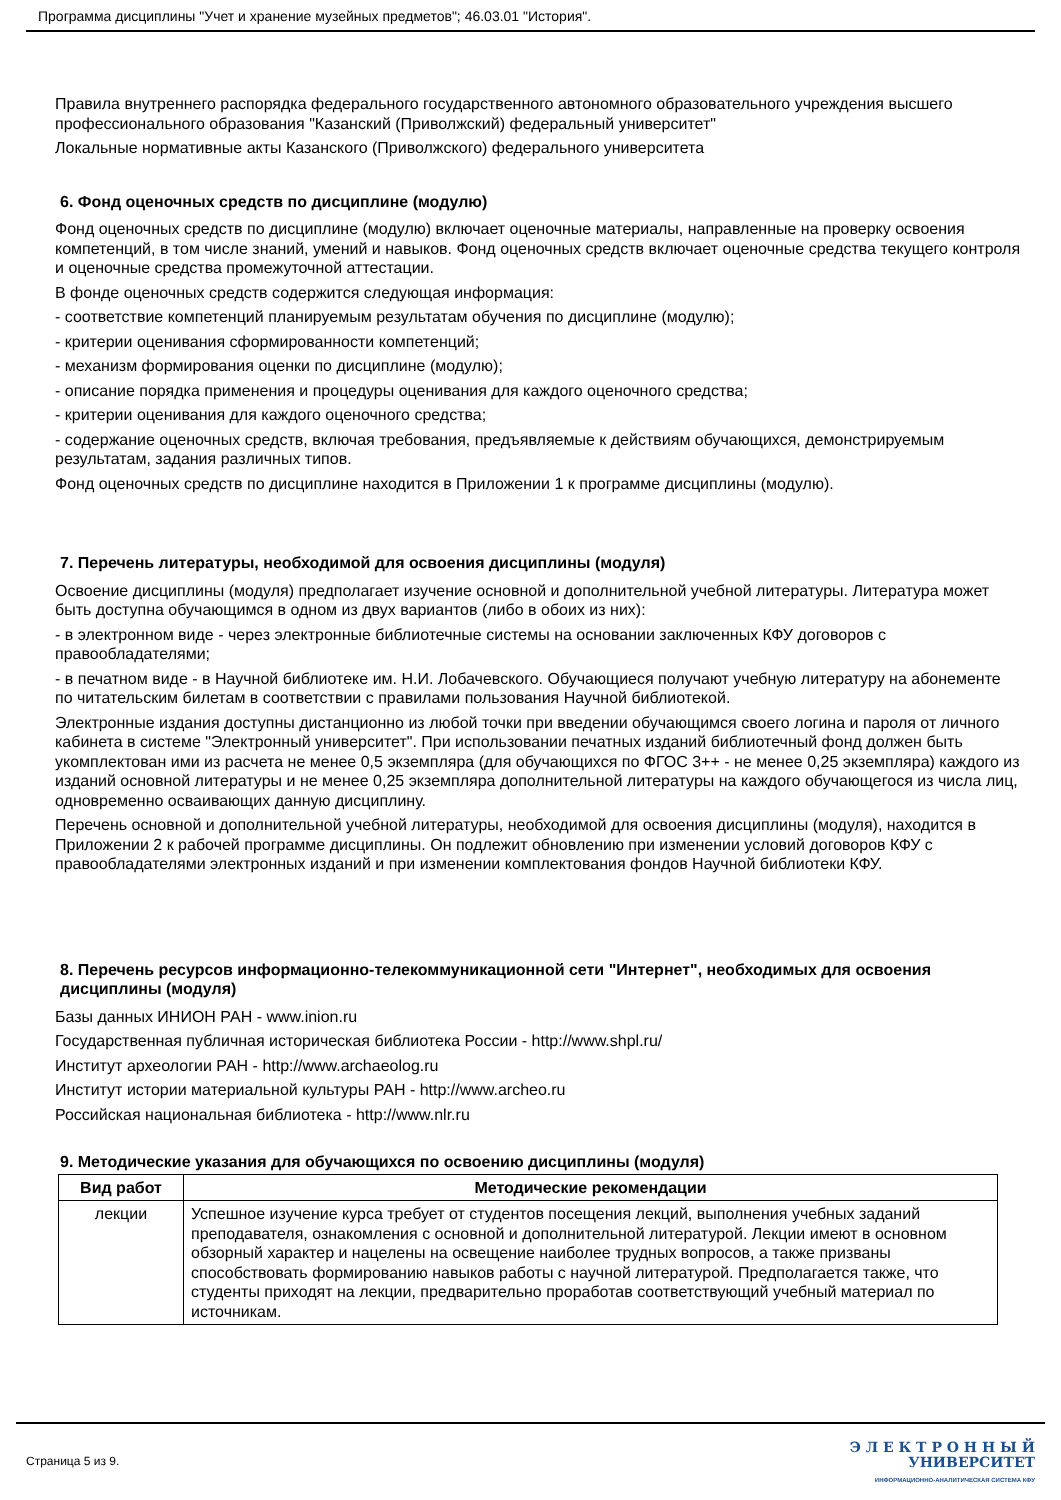Программа дисциплины "Учет и хранение музейных предметов"; 46.03.01 "История".
Правила внутреннего распорядка федерального государственного автономного образовательного учреждения высшего профессионального образования "Казанский (Приволжский) федеральный университет"
Локальные нормативные акты Казанского (Приволжского) федерального университета
6. Фонд оценочных средств по дисциплине (модулю)
Фонд оценочных средств по дисциплине (модулю) включает оценочные материалы, направленные на проверку освоения компетенций, в том числе знаний, умений и навыков. Фонд оценочных средств включает оценочные средства текущего контроля и оценочные средства промежуточной аттестации.
В фонде оценочных средств содержится следующая информация:
- соответствие компетенций планируемым результатам обучения по дисциплине (модулю);
- критерии оценивания сформированности компетенций;
- механизм формирования оценки по дисциплине (модулю);
- описание порядка применения и процедуры оценивания для каждого оценочного средства;
- критерии оценивания для каждого оценочного средства;
- содержание оценочных средств, включая требования, предъявляемые к действиям обучающихся, демонстрируемым результатам, задания различных типов.
Фонд оценочных средств по дисциплине находится в Приложении 1 к программе дисциплины (модулю).
7. Перечень литературы, необходимой для освоения дисциплины (модуля)
Освоение дисциплины (модуля) предполагает изучение основной и дополнительной учебной литературы. Литература может быть доступна обучающимся в одном из двух вариантов (либо в обоих из них):
- в электронном виде - через электронные библиотечные системы на основании заключенных КФУ договоров с правообладателями;
- в печатном виде - в Научной библиотеке им. Н.И. Лобачевского. Обучающиеся получают учебную литературу на абонементе по читательским билетам в соответствии с правилами пользования Научной библиотекой.
Электронные издания доступны дистанционно из любой точки при введении обучающимся своего логина и пароля от личного кабинета в системе "Электронный университет". При использовании печатных изданий библиотечный фонд должен быть укомплектован ими из расчета не менее 0,5 экземпляра (для обучающихся по ФГОС 3++ - не менее 0,25 экземпляра) каждого из изданий основной литературы и не менее 0,25 экземпляра дополнительной литературы на каждого обучающегося из числа лиц, одновременно осваивающих данную дисциплину.
Перечень основной и дополнительной учебной литературы, необходимой для освоения дисциплины (модуля), находится в Приложении 2 к рабочей программе дисциплины. Он подлежит обновлению при изменении условий договоров КФУ с правообладателями электронных изданий и при изменении комплектования фондов Научной библиотеки КФУ.
8. Перечень ресурсов информационно-телекоммуникационной сети "Интернет", необходимых для освоения дисциплины (модуля)
Базы данных ИНИОН РАН - www.inion.ru
Государственная публичная историческая библиотека России - http://www.shpl.ru/
Институт археологии РАН - http://www.archaeolog.ru
Институт истории материальной культуры РАН - http://www.archeo.ru
Российская национальная библиотека - http://www.nlr.ru
9. Методические указания для обучающихся по освоению дисциплины (модуля)
| Вид работ | Методические рекомендации |
| --- | --- |
| лекции | Успешное изучение курса требует от студентов посещения лекций, выполнения учебных заданий преподавателя, ознакомления с основной и дополнительной литературой. Лекции имеют в основном обзорный характер и нацелены на освещение наиболее трудных вопросов, а также призваны способствовать формированию навыков работы с научной литературой. Предполагается также, что студенты приходят на лекции, предварительно проработав соответствующий учебный материал по источникам. |
Страница 5 из 9.
Э Л Е К Т Р О Н Н Ы Й
УНИВЕРСИТЕТ
ИНФОРМАЦИОННО-АНАЛИТИЧЕСКАЯ СИСТЕМА КФУ